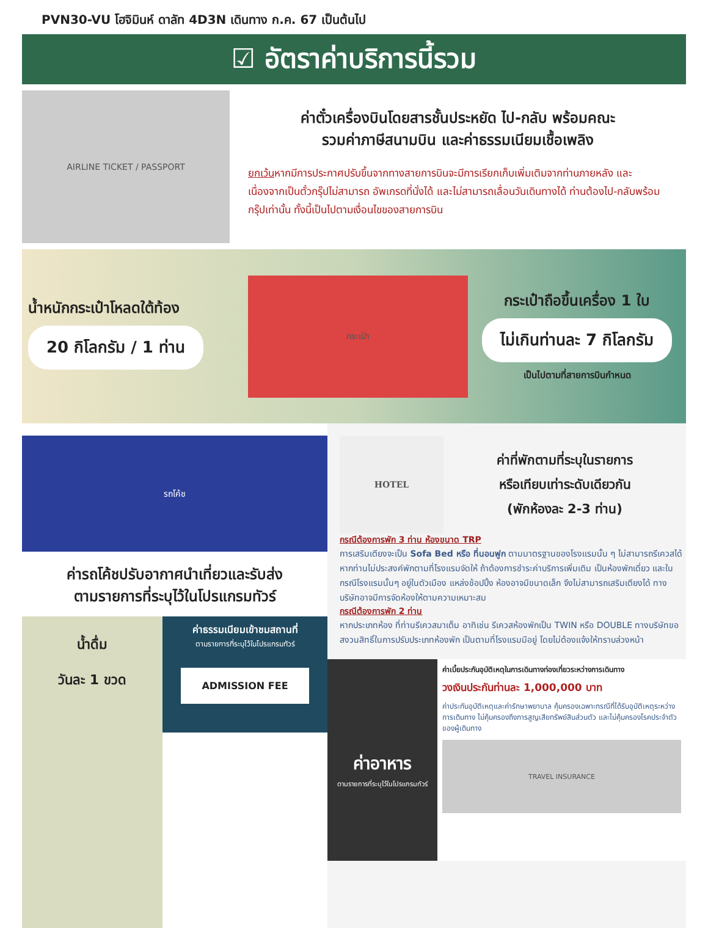PVN30-VU โฮจิมินห์ ดาลัท 4D3N เดินทาง ก.ค. 67 เป็นต้นไป
☑ อัตราค่าบริการนี้รวม
AIRLINE TICKET / PASSPORT
ค่าตั๋วเครื่องบินโดยสารชั้นประหยัด ไป-กลับ พร้อมคณะ
รวมค่าภาษีสนามบิน และค่าธรรมเนียมเชื้อเพลิง
ยกเว้นหากมีการประกาศปรับขึ้นจากทางสายการบินจะมีการเรียกเก็บเพิ่มเติมจากท่านภายหลัง และเนื่องจากเป็นตั๋วกรุ๊ปไม่สามารถ อัพเกรดที่นั่งได้ และไม่สามารถเลื่อนวันเดินทางได้ ท่านต้องไป-กลับพร้อมกรุ๊ปเท่านั้น ทั้งนี้เป็นไปตามเงื่อนไขของสายการบิน
น้ำหนักกระเป๋าโหลดใต้ท้อง
20 กิโลกรัม / 1 ท่าน
กระเป๋า
กระเป๋าถือขึ้นเครื่อง 1 ใบ
ไม่เกินท่านละ 7 กิโลกรัม
เป็นไปตามที่สายการบินกำหนด
รถโค้ช
ค่ารถโค้ชปรับอากาศนำเที่ยวและรับส่ง
ตามรายการที่ระบุไว้ในโปรแกรมทัวร์
น้ำดื่ม
วันละ 1 ขวด
ค่าธรรมเนียมเข้าชมสถานที่
ตามรายการที่ระบุไว้ในโปรแกรมทัวร์
ADMISSION FEE
HOTEL
ค่าที่พักตามที่ระบุในรายการ
หรือเทียบเท่าระดับเดียวกัน
(พักห้องละ 2-3 ท่าน)
กรณีต้องการพัก 3 ท่าน ห้องขนาด TRP
การเสริมเตียงจะเป็น Sofa Bed หรือ ที่นอนฟูก ตามมาตรฐานของโรงแรมนั้น ๆ ไม่สามารถรีเควสได้ หากท่านไม่ประสงค์พักตามที่โรงแรมจัดให้ ถ้าต้องการชำระค่าบริการเพิ่มเติม เป็นห้องพักเดี่ยว และในกรณีโรงแรมนั้นๆ อยู่ในตัวเมือง แหล่งช้อปปิ้ง ห้องอาจมีขนาดเล็ก จึงไม่สามารถเสริมเตียงได้ ทางบริษัทอาจมีการจัดห้องให้ตามความเหมาะสม
กรณีต้องการพัก 2 ท่าน
หากประเภทห้อง ที่ท่านรีเควสมาเต็ม อาทิเช่น รีเควสห้องพักเป็น TWIN หรือ DOUBLE ทางบริษัทขอสงวนสิทธิ์ในการปรับประเภทห้องพัก เป็นตามที่โรงแรมมีอยู่ โดยไม่ต้องแจ้งให้ทราบล่วงหน้า
ค่าอาหาร
ตามรายการที่ระบุไว้ในโปรแกรมทัวร์
ค่าเบี้ยประกันอุบัติเหตุในการเดินทางท่องเที่ยวระหว่างการเดินทาง
วงเงินประกันท่านละ 1,000,000 บาท
ค่าประกันอุบัติเหตุและค่ารักษาพยาบาล คุ้มครองเฉพาะกรณีที่ได้รับอุบัติเหตุระหว่างการเดินทาง ไม่คุ้มครองถึงการสูญเสียทรัพย์สินส่วนตัว และไม่คุ้มครองโรคประจำตัวของผู้เดินทาง
TRAVEL INSURANCE